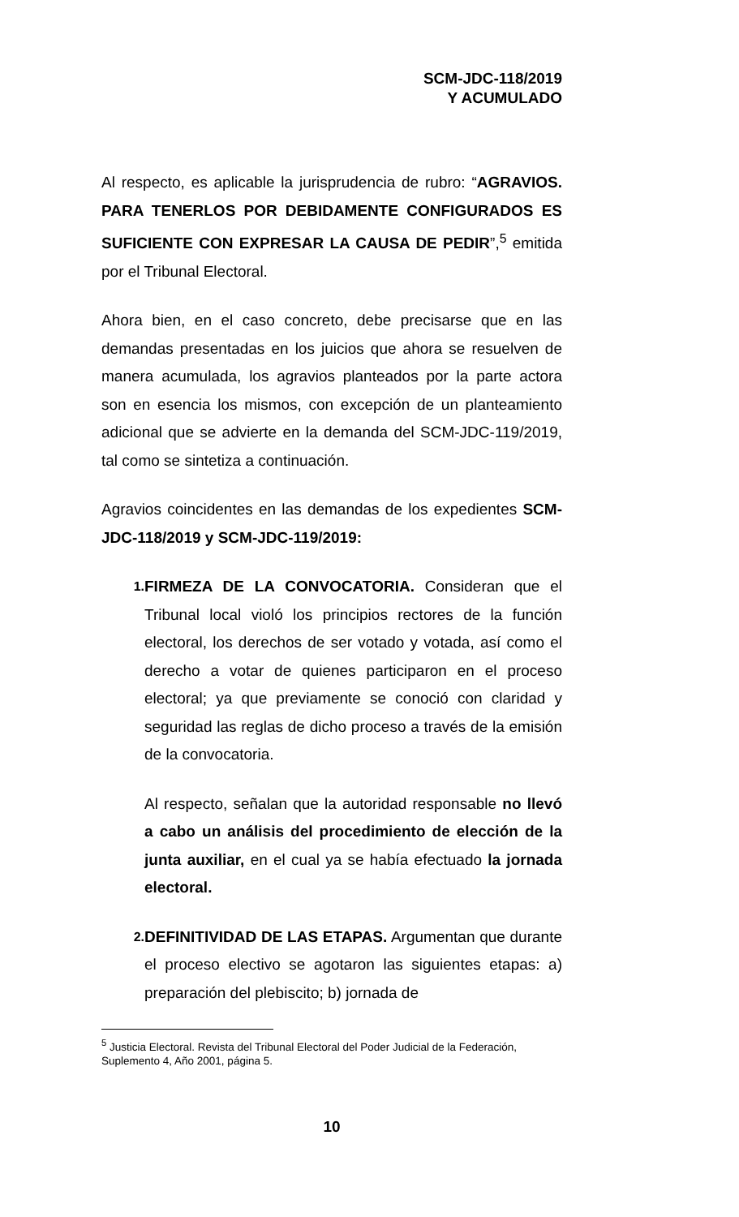SCM-JDC-118/2019
Y ACUMULADO
Al respecto, es aplicable la jurisprudencia de rubro: “AGRAVIOS. PARA TENERLOS POR DEBIDAMENTE CONFIGURADOS ES SUFICIENTE CON EXPRESAR LA CAUSA DE PEDIR”,<sup>5</sup> emitida por el Tribunal Electoral.
Ahora bien, en el caso concreto, debe precisarse que en las demandas presentadas en los juicios que ahora se resuelven de manera acumulada, los agravios planteados por la parte actora son en esencia los mismos, con excepción de un planteamiento adicional que se advierte en la demanda del SCM-JDC-119/2019, tal como se sintetiza a continuación.
Agravios coincidentes en las demandas de los expedientes SCM-JDC-118/2019 y SCM-JDC-119/2019:
1.
FIRMEZA DE LA CONVOCATORIA. Consideran que el Tribunal local violó los principios rectores de la función electoral, los derechos de ser votado y votada, así como el derecho a votar de quienes participaron en el proceso electoral; ya que previamente se conoció con claridad y seguridad las reglas de dicho proceso a través de la emisión de la convocatoria.
Al respecto, señalan que la autoridad responsable no llevó a cabo un análisis del procedimiento de elección de la junta auxiliar, en el cual ya se había efectuado la jornada electoral.
2.
DEFINITIVIDAD DE LAS ETAPAS. Argumentan que durante el proceso electivo se agotaron las siguientes etapas: a) preparación del plebiscito; b) jornada de
<sup>5</sup> Justicia Electoral. Revista del Tribunal Electoral del Poder Judicial de la Federación, Suplemento 4, Año 2001, página 5.
10